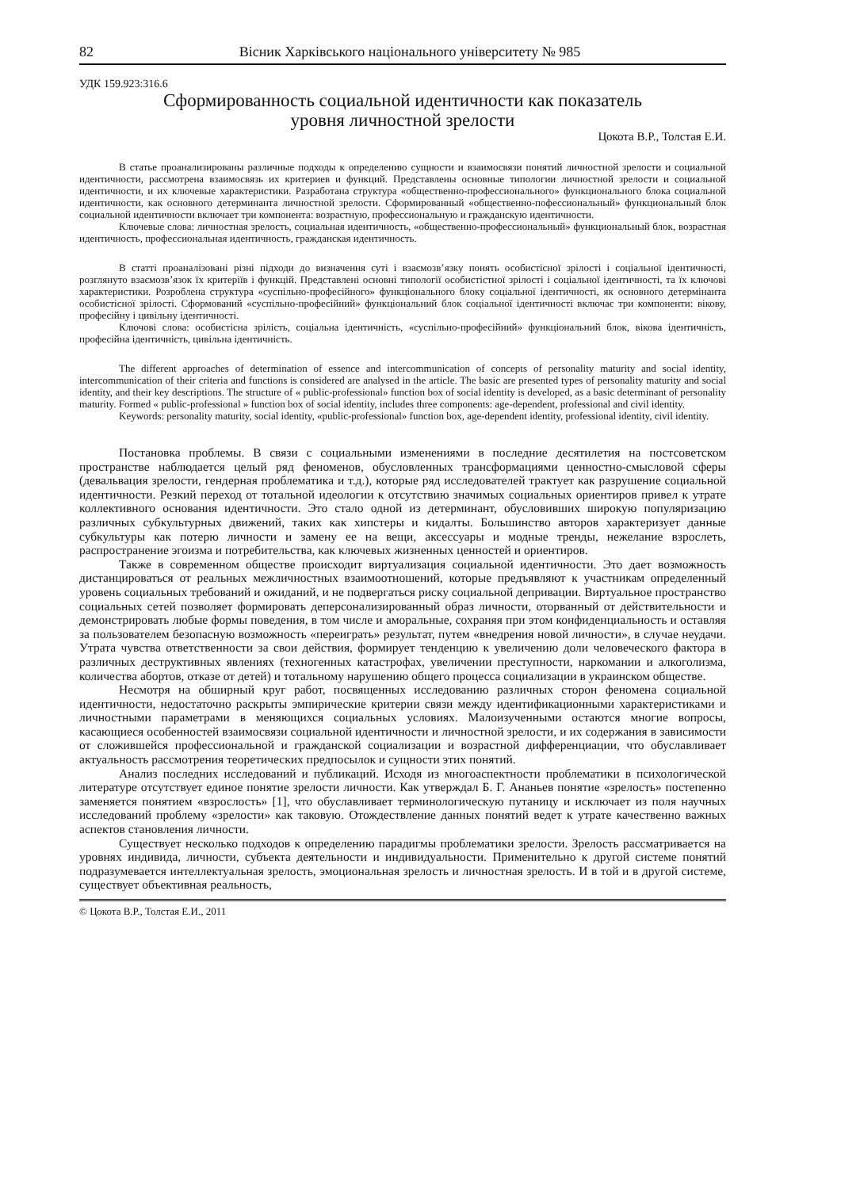82 Вісник Харківського національного університету № 985
УДК 159.923:316.6
Сформированность социальной идентичности как показатель
уровня личностной зрелости
Цокота В.Р., Толстая Е.И.
В статье проанализированы различные подходы к определению сущности и взаимосвязи понятий личностной зрелости и социальной идентичности, рассмотрена взаимосвязь их критериев и функций. Представлены основные типологии личностной зрелости и социальной идентичности, и их ключевые характеристики. Разработана структура «общественно-профессионального» функционального блока социальной идентичности, как основного детерминанта личностной зрелости. Сформированный «общественно-пофессиональный» функциональный блок социальной идентичности включает три компонента: возрастную, профессиональную и гражданскую идентичности.
Ключевые слова: личностная зрелость, социальная идентичность, «общественно-профессиональный» функциональный блок, возрастная идентичность, профессиональная идентичность, гражданская идентичность.
В статті проаналізовані різні підходи до визначення суті і взаємозв’язку понять особистісної зрілості і соціальної ідентичності, розглянуто взаємозв’язок їх критеріїв і функцій. Представлені основні типології особистістної зрілості і соціальної ідентичності, та їх ключові характеристики. Розроблена структура «суспільно-професійного» функціонального блоку соціальної ідентичності, як основного детермінанта особистісної зрілості. Сформований «суспільно-професійний» функціональний блок соціальної ідентичності включає три компоненти: вікову, професійну і цивільну ідентичності.
Ключові слова: особистісна зрілість, соціальна ідентичність, «суспільно-професійний» функціональний блок, вікова ідентичність, професійна ідентичність, цивільна ідентичність.
The different approaches of determination of essence and intercommunication of concepts of personality maturity and social identity, intercommunication of their criteria and functions is considered are analysed in the article. The basic are presented types of personality maturity and social identity, and their key descriptions. The structure of « public-professional» function box of social identity is developed, as a basic determinant of personality maturity. Formed « public-professional » function box of social identity, includes three components: age-dependent, professional and civil identity.
Keywords: personality maturity, social identity, «public-professional» function box, age-dependent identity, professional identity, civil identity.
Постановка проблемы. В связи с социальными изменениями в последние десятилетия на постсоветском пространстве наблюдается целый ряд феноменов, обусловленных трансформациями ценностно-смысловой сферы (девальвация зрелости, гендерная проблематика и т.д.), которые ряд исследователей трактует как разрушение социальной идентичности. Резкий переход от тотальной идеологии к отсутствию значимых социальных ориентиров привел к утрате коллективного основания идентичности. Это стало одной из детерминант, обусловивших широкую популяризацию различных субкультурных движений, таких как хипстеры и кидалты. Большинство авторов характеризует данные субкультуры как потерю личности и замену ее на вещи, аксессуары и модные тренды, нежелание взрослеть, распространение эгоизма и потребительства, как ключевых жизненных ценностей и ориентиров.
Также в современном обществе происходит виртуализация социальной идентичности. Это дает возможность дистанцироваться от реальных межличностных взаимоотношений, которые предъявляют к участникам определенный уровень социальных требований и ожиданий, и не подвергаться риску социальной депривации. Виртуальное пространство социальных сетей позволяет формировать деперсонализированный образ личности, оторванный от действительности и демонстрировать любые формы поведения, в том числе и аморальные, сохраняя при этом конфиденциальность и оставляя за пользователем безопасную возможность «переиграть» результат, путем «внедрения новой личности», в случае неудачи. Утрата чувства ответственности за свои действия, формирует тенденцию к увеличению доли человеческого фактора в различных деструктивных явлениях (техногенных катастрофах, увеличении преступности, наркомании и алкоголизма, количества абортов, отказе от детей) и тотальному нарушению общего процесса социализации в украинском обществе.
Несмотря на обширный круг работ, посвященных исследованию различных сторон феномена социальной идентичности, недостаточно раскрыты эмпирические критерии связи между идентификационными характеристиками и личностными параметрами в меняющихся социальных условиях. Малоизученными остаются многие вопросы, касающиеся особенностей взаимосвязи социальной идентичности и личностной зрелости, и их содержания в зависимости от сложившейся профессиональной и гражданской социализации и возрастной дифференциации, что обуславливает актуальность рассмотрения теоретических предпосылок и сущности этих понятий.
Анализ последних исследований и публикаций. Исходя из многоаспектности проблематики в психологической литературе отсутствует единое понятие зрелости личности. Как утверждал Б. Г. Ананьев понятие «зрелость» постепенно заменяется понятием «взрослость» [1], что обуславливает терминологическую путаницу и исключает из поля научных исследований проблему «зрелости» как таковую. Отождествление данных понятий ведет к утрате качественно важных аспектов становления личности.
Существует несколько подходов к определению парадигмы проблематики зрелости. Зрелость рассматривается на уровнях индивида, личности, субъекта деятельности и индивидуальности. Применительно к другой системе понятий подразумевается интеллектуальная зрелость, эмоциональная зрелость и личностная зрелость. И в той и в другой системе, существует объективная реальность,
© Цокота В.Р., Толстая Е.И., 2011